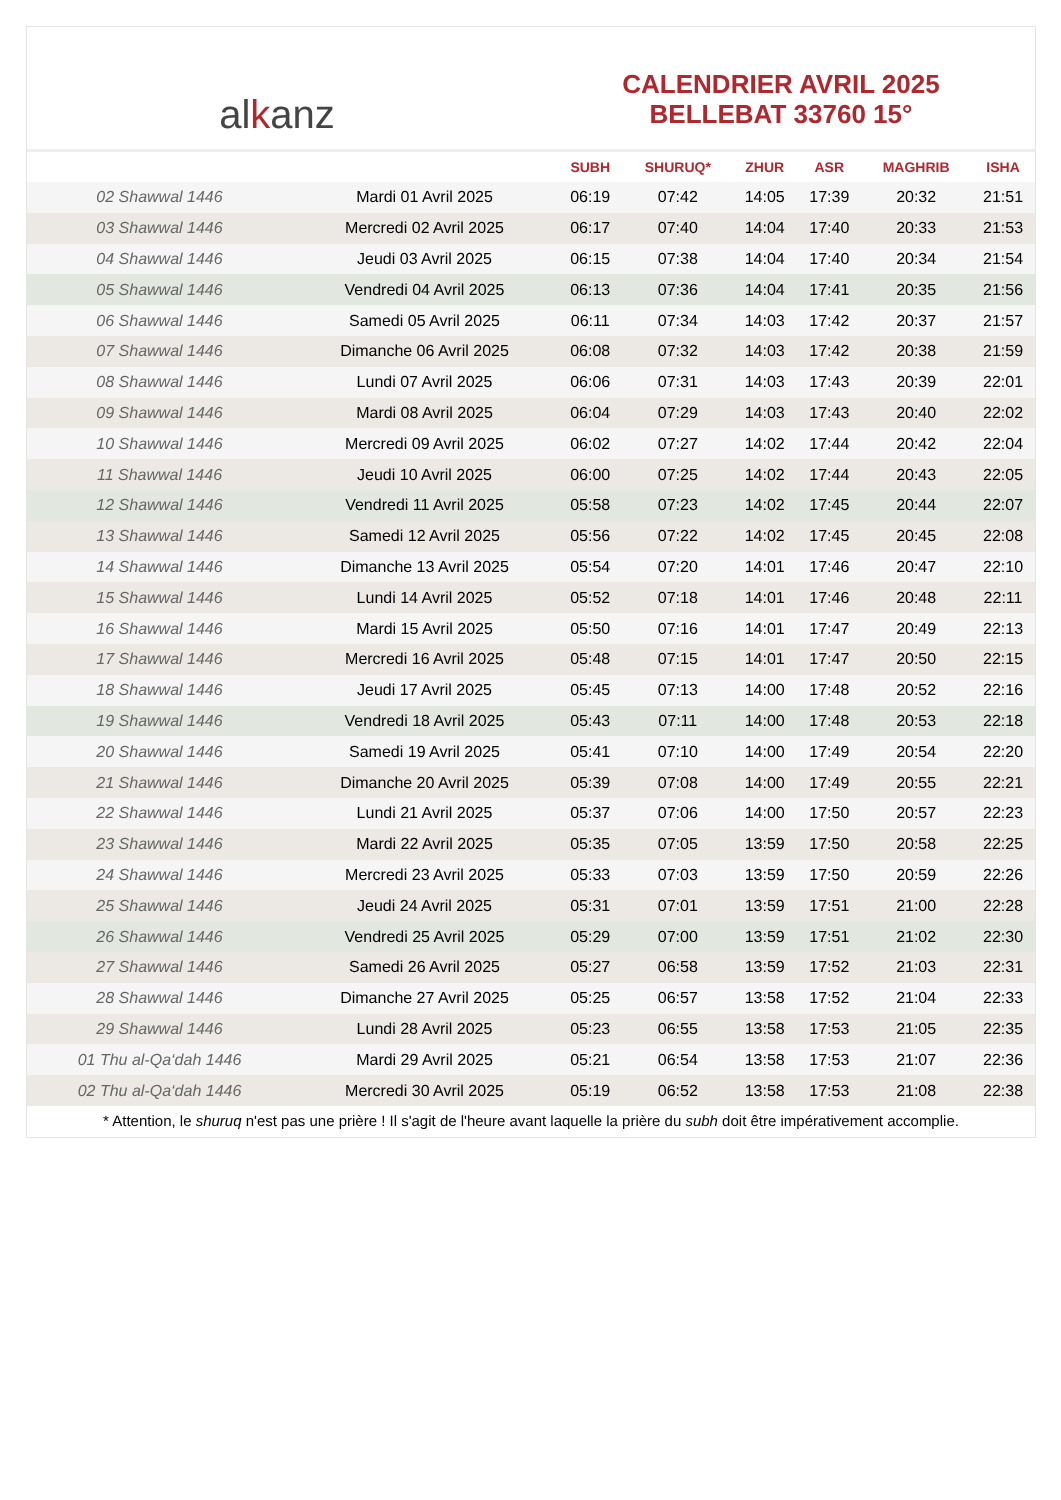alkanz
CALENDRIER AVRIL 2025
BELLEBAT 33760 15°
| | | SUBH | SHURUQ* | ZHUR | ASR | MAGHRIB | ISHA |
| --- | --- | --- | --- | --- | --- | --- | --- |
| 02 Shawwal 1446 | Mardi 01 Avril 2025 | 06:19 | 07:42 | 14:05 | 17:39 | 20:32 | 21:51 |
| 03 Shawwal 1446 | Mercredi 02 Avril 2025 | 06:17 | 07:40 | 14:04 | 17:40 | 20:33 | 21:53 |
| 04 Shawwal 1446 | Jeudi 03 Avril 2025 | 06:15 | 07:38 | 14:04 | 17:40 | 20:34 | 21:54 |
| 05 Shawwal 1446 | Vendredi 04 Avril 2025 | 06:13 | 07:36 | 14:04 | 17:41 | 20:35 | 21:56 |
| 06 Shawwal 1446 | Samedi 05 Avril 2025 | 06:11 | 07:34 | 14:03 | 17:42 | 20:37 | 21:57 |
| 07 Shawwal 1446 | Dimanche 06 Avril 2025 | 06:08 | 07:32 | 14:03 | 17:42 | 20:38 | 21:59 |
| 08 Shawwal 1446 | Lundi 07 Avril 2025 | 06:06 | 07:31 | 14:03 | 17:43 | 20:39 | 22:01 |
| 09 Shawwal 1446 | Mardi 08 Avril 2025 | 06:04 | 07:29 | 14:03 | 17:43 | 20:40 | 22:02 |
| 10 Shawwal 1446 | Mercredi 09 Avril 2025 | 06:02 | 07:27 | 14:02 | 17:44 | 20:42 | 22:04 |
| 11 Shawwal 1446 | Jeudi 10 Avril 2025 | 06:00 | 07:25 | 14:02 | 17:44 | 20:43 | 22:05 |
| 12 Shawwal 1446 | Vendredi 11 Avril 2025 | 05:58 | 07:23 | 14:02 | 17:45 | 20:44 | 22:07 |
| 13 Shawwal 1446 | Samedi 12 Avril 2025 | 05:56 | 07:22 | 14:02 | 17:45 | 20:45 | 22:08 |
| 14 Shawwal 1446 | Dimanche 13 Avril 2025 | 05:54 | 07:20 | 14:01 | 17:46 | 20:47 | 22:10 |
| 15 Shawwal 1446 | Lundi 14 Avril 2025 | 05:52 | 07:18 | 14:01 | 17:46 | 20:48 | 22:11 |
| 16 Shawwal 1446 | Mardi 15 Avril 2025 | 05:50 | 07:16 | 14:01 | 17:47 | 20:49 | 22:13 |
| 17 Shawwal 1446 | Mercredi 16 Avril 2025 | 05:48 | 07:15 | 14:01 | 17:47 | 20:50 | 22:15 |
| 18 Shawwal 1446 | Jeudi 17 Avril 2025 | 05:45 | 07:13 | 14:00 | 17:48 | 20:52 | 22:16 |
| 19 Shawwal 1446 | Vendredi 18 Avril 2025 | 05:43 | 07:11 | 14:00 | 17:48 | 20:53 | 22:18 |
| 20 Shawwal 1446 | Samedi 19 Avril 2025 | 05:41 | 07:10 | 14:00 | 17:49 | 20:54 | 22:20 |
| 21 Shawwal 1446 | Dimanche 20 Avril 2025 | 05:39 | 07:08 | 14:00 | 17:49 | 20:55 | 22:21 |
| 22 Shawwal 1446 | Lundi 21 Avril 2025 | 05:37 | 07:06 | 14:00 | 17:50 | 20:57 | 22:23 |
| 23 Shawwal 1446 | Mardi 22 Avril 2025 | 05:35 | 07:05 | 13:59 | 17:50 | 20:58 | 22:25 |
| 24 Shawwal 1446 | Mercredi 23 Avril 2025 | 05:33 | 07:03 | 13:59 | 17:50 | 20:59 | 22:26 |
| 25 Shawwal 1446 | Jeudi 24 Avril 2025 | 05:31 | 07:01 | 13:59 | 17:51 | 21:00 | 22:28 |
| 26 Shawwal 1446 | Vendredi 25 Avril 2025 | 05:29 | 07:00 | 13:59 | 17:51 | 21:02 | 22:30 |
| 27 Shawwal 1446 | Samedi 26 Avril 2025 | 05:27 | 06:58 | 13:59 | 17:52 | 21:03 | 22:31 |
| 28 Shawwal 1446 | Dimanche 27 Avril 2025 | 05:25 | 06:57 | 13:58 | 17:52 | 21:04 | 22:33 |
| 29 Shawwal 1446 | Lundi 28 Avril 2025 | 05:23 | 06:55 | 13:58 | 17:53 | 21:05 | 22:35 |
| 01 Thu al-Qa‘dah 1446 | Mardi 29 Avril 2025 | 05:21 | 06:54 | 13:58 | 17:53 | 21:07 | 22:36 |
| 02 Thu al-Qa‘dah 1446 | Mercredi 30 Avril 2025 | 05:19 | 06:52 | 13:58 | 17:53 | 21:08 | 22:38 |
* Attention, le shuruq n'est pas une prière ! Il s'agit de l'heure avant laquelle la prière du subh doit être impérativement accomplie.